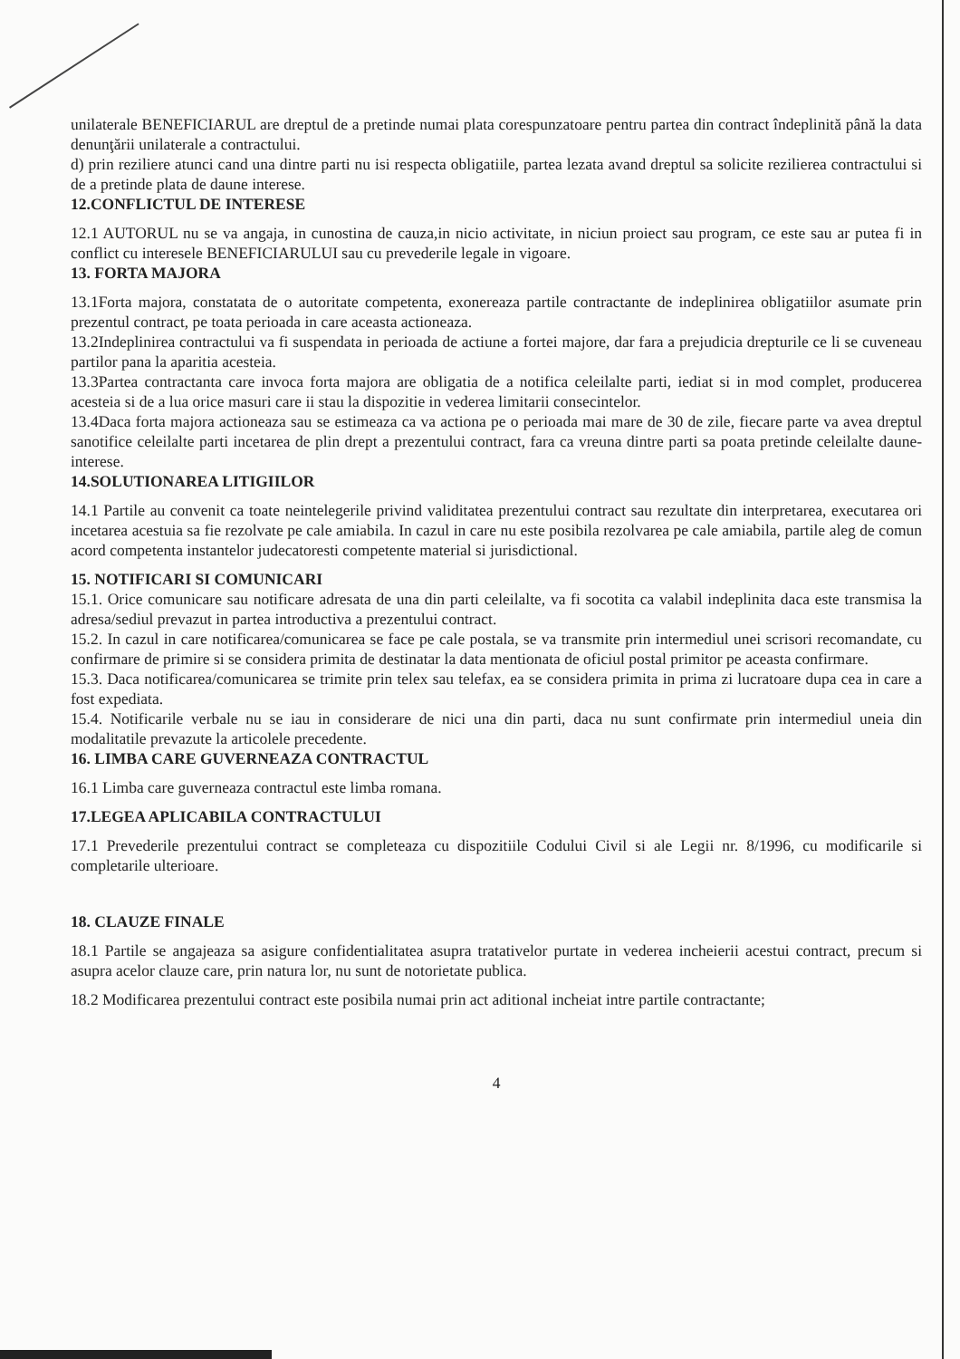unilaterale BENEFICIARUL are dreptul de a pretinde numai plata corespunzatoare pentru partea din contract îndeplinită până la data denunţării unilaterale a contractului.
d) prin reziliere atunci cand una dintre parti nu isi respecta obligatiile, partea lezata avand dreptul sa solicite rezilierea contractului si de a pretinde plata de daune interese.
12.CONFLICTUL DE INTERESE
12.1 AUTORUL nu se va angaja, in cunostina de cauza,in nicio activitate, in niciun proiect sau program, ce este sau ar putea fi in conflict cu interesele BENEFICIARULUI sau cu prevederile legale in vigoare.
13. FORTA MAJORA
13.1Forta majora, constatata de o autoritate competenta, exonereaza partile contractante de indeplinirea obligatiilor asumate prin prezentul contract, pe toata perioada in care aceasta actioneaza.
13.2Indeplinirea contractului va fi suspendata in perioada de actiune a fortei majore, dar fara a prejudicia drepturile ce li se cuveneau partilor pana la aparitia acesteia.
13.3Partea contractanta care invoca forta majora are obligatia de a notifica celeilalte parti, iediat si in mod complet, producerea acesteia si de a lua orice masuri care ii stau la dispozitie in vederea limitarii consecintelor.
13.4Daca forta majora actioneaza sau se estimeaza ca va actiona pe o perioada mai mare de 30 de zile, fiecare parte va avea dreptul sanotifice celeilalte parti incetarea de plin drept a prezentului contract, fara ca vreuna dintre parti sa poata pretinde celeilalte daune-interese.
14.SOLUTIONAREA LITIGIILOR
14.1 Partile au convenit ca toate neintelegerile privind validitatea prezentului contract sau rezultate din interpretarea, executarea ori incetarea acestuia sa fie rezolvate pe cale amiabila. In cazul in care nu este posibila rezolvarea pe cale amiabila, partile aleg de comun acord competenta instantelor judecatoresti competente material si jurisdictional.
15. NOTIFICARI SI COMUNICARI
15.1. Orice comunicare sau notificare adresata de una din parti celeilalte, va fi socotita ca valabil indeplinita daca este transmisa la adresa/sediul prevazut in partea introductiva a prezentului contract.
15.2. In cazul in care notificarea/comunicarea se face pe cale postala, se va transmite prin intermediul unei scrisori recomandate, cu confirmare de primire si se considera primita de destinatar la data mentionata de oficiul postal primitor pe aceasta confirmare.
15.3. Daca notificarea/comunicarea se trimite prin telex sau telefax, ea se considera primita in prima zi lucratoare dupa cea in care a fost expediata.
15.4. Notificarile verbale nu se iau in considerare de nici una din parti, daca nu sunt confirmate prin intermediul uneia din modalitatile prevazute la articolele precedente.
16. LIMBA CARE GUVERNEAZA CONTRACTUL
16.1 Limba care guverneaza contractul este limba romana.
17.LEGEA APLICABILA CONTRACTULUI
17.1 Prevederile prezentului contract se completeaza cu dispozitiile Codului Civil si ale Legii nr. 8/1996, cu modificarile si completarile ulterioare.
18. CLAUZE FINALE
18.1 Partile se angajeaza sa asigure confidentialitatea asupra tratativelor purtate in vederea incheierii acestui contract, precum si asupra acelor clauze care, prin natura lor, nu sunt de notorietate publica.
18.2 Modificarea prezentului contract este posibila numai prin act aditional incheiat intre partile contractante;
4